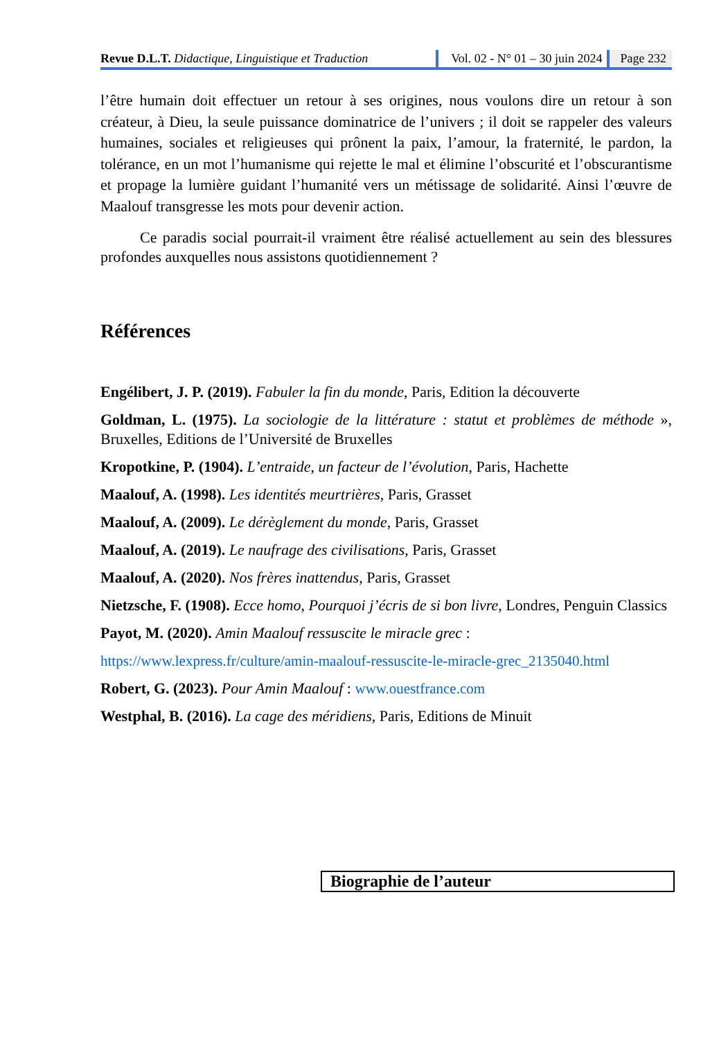Revue D.L.T. Didactique, Linguistique et Traduction
Vol. 02 - N° 01 – 30 juin 2024 Page 232
l’être humain doit effectuer un retour à ses origines, nous voulons dire un retour à son créateur, à Dieu, la seule puissance dominatrice de l’univers ; il doit se rappeler des valeurs humaines, sociales et religieuses qui prônent la paix, l’amour, la fraternité, le pardon, la tolérance, en un mot l’humanisme qui rejette le mal et élimine l’obscurité et l’obscurantisme et propage la lumière guidant l’humanité vers un métissage de solidarité. Ainsi l’œuvre de Maalouf transgresse les mots pour devenir action.
Ce paradis social pourrait-il vraiment être réalisé actuellement au sein des blessures profondes auxquelles nous assistons quotidiennement ?
Références
Engélibert, J. P. (2019). Fabuler la fin du monde, Paris, Edition la découverte
Goldman, L. (1975). La sociologie de la littérature : statut et problèmes de méthode », Bruxelles, Editions de l’Université de Bruxelles
Kropotkine, P. (1904). L’entraide, un facteur de l’évolution, Paris, Hachette
Maalouf, A. (1998). Les identités meurtrières, Paris, Grasset
Maalouf, A. (2009). Le dérèglement du monde, Paris, Grasset
Maalouf, A. (2019). Le naufrage des civilisations, Paris, Grasset
Maalouf, A. (2020). Nos frères inattendus, Paris, Grasset
Nietzsche, F. (1908). Ecce homo, Pourquoi j’écris de si bon livre, Londres, Penguin Classics
Payot, M. (2020). Amin Maalouf ressuscite le miracle grec :
https://www.lexpress.fr/culture/amin-maalouf-ressuscite-le-miracle-grec_2135040.html
Robert, G. (2023). Pour Amin Maalouf : www.ouestfrance.com
Westphal, B. (2016). La cage des méridiens, Paris, Editions de Minuit
Biographie de l’auteur